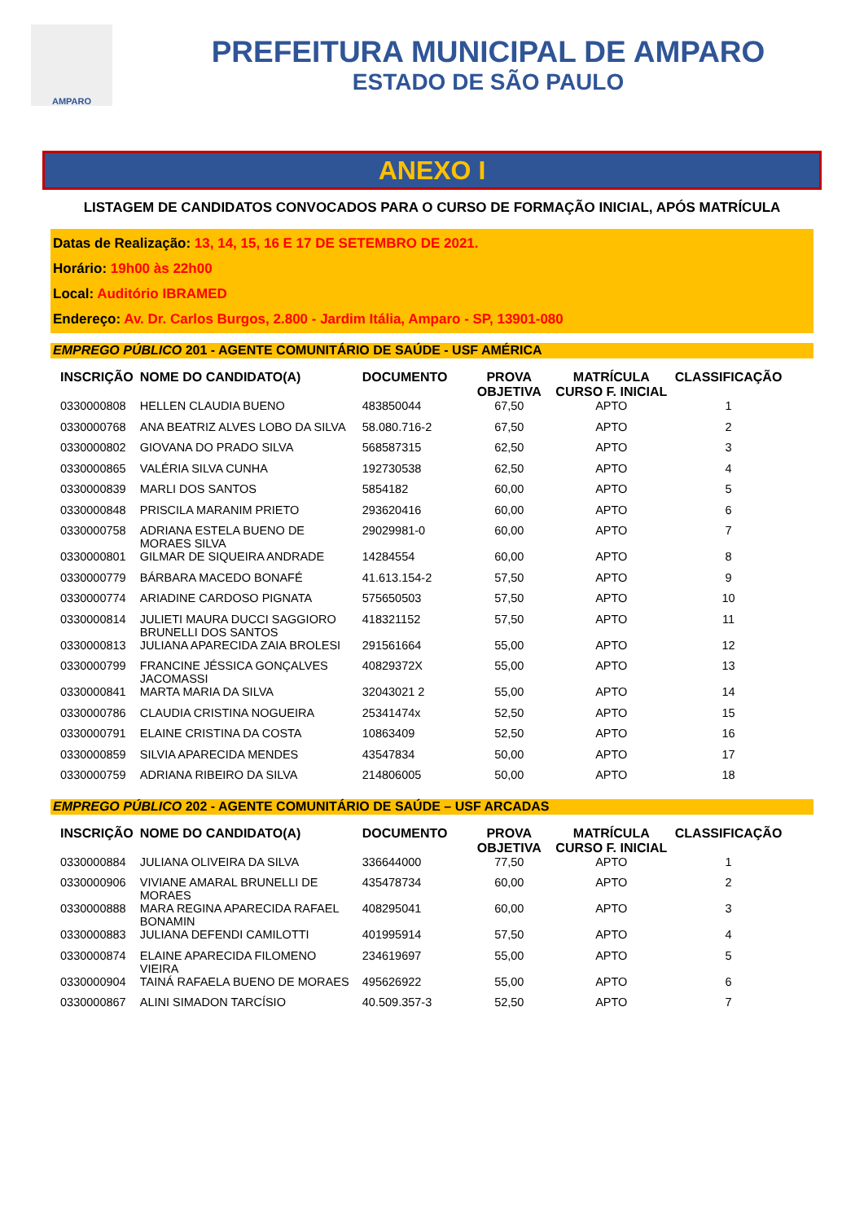AMPARO
PREFEITURA MUNICIPAL DE AMPARO
ESTADO DE SÃO PAULO
ANEXO I
LISTAGEM DE CANDIDATOS CONVOCADOS PARA O CURSO DE FORMAÇÃO INICIAL, APÓS MATRÍCULA
Datas de Realização: 13, 14, 15, 16 E 17 DE SETEMBRO DE 2021.
Horário: 19h00 às 22h00
Local: Auditório IBRAMED
Endereço: Av. Dr. Carlos Burgos, 2.800 - Jardim Itália, Amparo - SP, 13901-080
EMPREGO PÚBLICO 201 - AGENTE COMUNITÁRIO DE SAÚDE - USF AMÉRICA
| INSCRIÇÃO | NOME DO CANDIDATO(A) | DOCUMENTO | PROVA OBJETIVA | MATRÍCULA CURSO F. INICIAL | CLASSIFICAÇÃO |
| --- | --- | --- | --- | --- | --- |
| 0330000808 | HELLEN CLAUDIA BUENO | 483850044 | 67,50 | APTO | 1 |
| 0330000768 | ANA BEATRIZ ALVES LOBO DA SILVA | 58.080.716-2 | 67,50 | APTO | 2 |
| 0330000802 | GIOVANA DO PRADO SILVA | 568587315 | 62,50 | APTO | 3 |
| 0330000865 | VALÉRIA SILVA CUNHA | 192730538 | 62,50 | APTO | 4 |
| 0330000839 | MARLI DOS SANTOS | 5854182 | 60,00 | APTO | 5 |
| 0330000848 | PRISCILA MARANIM PRIETO | 293620416 | 60,00 | APTO | 6 |
| 0330000758 | ADRIANA ESTELA BUENO DE MORAES SILVA | 29029981-0 | 60,00 | APTO | 7 |
| 0330000801 | GILMAR DE SIQUEIRA ANDRADE | 14284554 | 60,00 | APTO | 8 |
| 0330000779 | BÁRBARA MACEDO BONAFÉ | 41.613.154-2 | 57,50 | APTO | 9 |
| 0330000774 | ARIADINE CARDOSO PIGNATA | 575650503 | 57,50 | APTO | 10 |
| 0330000814 | JULIETI MAURA DUCCI SAGGIORO BRUNELLI DOS SANTOS | 418321152 | 57,50 | APTO | 11 |
| 0330000813 | JULIANA APARECIDA ZAIA BROLESI | 291561664 | 55,00 | APTO | 12 |
| 0330000799 | FRANCINE JÉSSICA GONÇALVES JACOMASSI | 40829372X | 55,00 | APTO | 13 |
| 0330000841 | MARTA MARIA DA SILVA | 32043021 2 | 55,00 | APTO | 14 |
| 0330000786 | CLAUDIA CRISTINA NOGUEIRA | 25341474x | 52,50 | APTO | 15 |
| 0330000791 | ELAINE CRISTINA DA COSTA | 10863409 | 52,50 | APTO | 16 |
| 0330000859 | SILVIA APARECIDA MENDES | 43547834 | 50,00 | APTO | 17 |
| 0330000759 | ADRIANA RIBEIRO DA SILVA | 214806005 | 50,00 | APTO | 18 |
EMPREGO PÚBLICO 202 - AGENTE COMUNITÁRIO DE SAÚDE – USF ARCADAS
| INSCRIÇÃO | NOME DO CANDIDATO(A) | DOCUMENTO | PROVA OBJETIVA | MATRÍCULA CURSO F. INICIAL | CLASSIFICAÇÃO |
| --- | --- | --- | --- | --- | --- |
| 0330000884 | JULIANA OLIVEIRA DA SILVA | 336644000 | 77,50 | APTO | 1 |
| 0330000906 | VIVIANE AMARAL BRUNELLI DE MORAES | 435478734 | 60,00 | APTO | 2 |
| 0330000888 | MARA REGINA APARECIDA RAFAEL BONAMIN | 408295041 | 60,00 | APTO | 3 |
| 0330000883 | JULIANA DEFENDI CAMILOTTI | 401995914 | 57,50 | APTO | 4 |
| 0330000874 | ELAINE APARECIDA FILOMENO VIEIRA | 234619697 | 55,00 | APTO | 5 |
| 0330000904 | TAINÁ RAFAELA BUENO DE MORAES | 495626922 | 55,00 | APTO | 6 |
| 0330000867 | ALINI SIMADON TARCÍSIO | 40.509.357-3 | 52,50 | APTO | 7 |